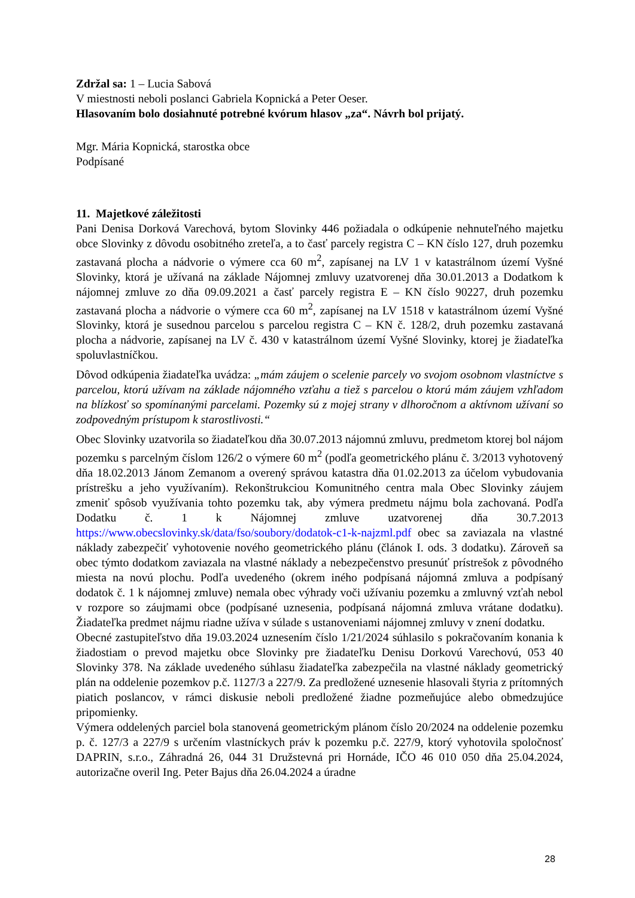Zdržal sa: 1 – Lucia Sabová
V miestnosti neboli poslanci Gabriela Kopnická a Peter Oeser.
Hlasovaním bolo dosiahnuté potrebné kvórum hlasov „za“. Návrh bol prijatý.
Mgr. Mária Kopnická, starostka obce
Podpísané
11. Majetkové záležitosti
Pani Denisa Dorková Varechová, bytom Slovinky 446 požiadala o odkúpenie nehnuteľného majetku obce Slovinky z dôvodu osobitného zreteľa, a to časť parcely registra C – KN číslo 127, druh pozemku zastavaná plocha a nádvorie o výmere cca 60 m<sup>2</sup>, zapísanej na LV 1 v katastrálnom území Vyšné Slovinky, ktorá je užívaná na základe Nájomnej zmluvy uzatvorenej dňa 30.01.2013 a Dodatkom k nájomnej zmluve zo dňa 09.09.2021 a časť parcely registra E – KN číslo 90227, druh pozemku zastavaná plocha a nádvorie o výmere cca 60 m<sup>2</sup>, zapísanej na LV 1518 v katastrálnom území Vyšné Slovinky, ktorá je susednou parcelou s parcelou registra C – KN č. 128/2, druh pozemku zastavaná plocha a nádvorie, zapísanej na LV č. 430 v katastrálnom území Vyšné Slovinky, ktorej je žiadateľka spoluvlastníčkou.
Dôvod odkúpenia žiadateľka uvádza: „mám záujem o scelenie parcely vo svojom osobnom vlastníctve s parcelou, ktorú užívam na základe nájomného vzťahu a tiež s parcelou o ktorú mám záujem vzhľadom na blízkosť so spomínanými parcelami. Pozemky sú z mojej strany v dlhoročnom a aktívnom užívaní so zodpovedným prístupom k starostlivosti.“
Obec Slovinky uzatvorila so žiadateľkou dňa 30.07.2013 nájomnú zmluvu, predmetom ktorej bol nájom pozemku s parcelným číslom 126/2 o výmere 60 m<sup>2</sup> (podľa geometrického plánu č. 3/2013 vyhotovený dňa 18.02.2013 Jánom Zemanom a overený správou katastra dňa 01.02.2013 za účelom vybudovania prístrešku a jeho využívaním). Rekonštrukciou Komunitného centra mala Obec Slovinky záujem zmeniť spôsob využívania tohto pozemku tak, aby výmera predmetu nájmu bola zachovaná. Podľa Dodatku č. 1 k Nájomnej zmluve uzatvorenej dňa 30.7.2013 https://www.obecslovinky.sk/data/fso/soubory/dodatok-c1-k-najzml.pdf obec sa zaviazala na vlastné náklady zabezpečiť vyhotovenie nového geometrického plánu (článok I. ods. 3 dodatku). Zároveň sa obec týmto dodatkom zaviazala na vlastné náklady a nebezpečenstvo presunúť prístrešok z pôvodného miesta na novú plochu. Podľa uvedeného (okrem iného podpísaná nájomná zmluva a podpísaný dodatok č. 1 k nájomnej zmluve) nemala obec výhrady voči užívaniu pozemku a zmluvný vzťah nebol v rozpore so záujmami obce (podpísané uznesenia, podpísaná nájomná zmluva vrátane dodatku). Žiadateľka predmet nájmu riadne užíva v súlade s ustanoveniami nájomnej zmluvy v znení dodatku.
Obecné zastupiteľstvo dňa 19.03.2024 uznesením číslo 1/21/2024 súhlasilo s pokračovaním konania k žiadostiam o prevod majetku obce Slovinky pre žiadateľku Denisu Dorkovú Varechovú, 053 40 Slovinky 378. Na základe uvedeného súhlasu žiadateľka zabezpečila na vlastné náklady geometrický plán na oddelenie pozemkov p.č. 1127/3 a 227/9. Za predložené uznesenie hlasovali štyria z prítomných piatich poslancov, v rámci diskusie neboli predložené žiadne pozmeňujúce alebo obmedzujúce pripomienky.
Výmera oddelených parciel bola stanovená geometrickým plánom číslo 20/2024 na oddelenie pozemku p. č. 127/3 a 227/9 s určením vlastníckych práv k pozemku p.č. 227/9, ktorý vyhotovila spoločnosť DAPRIN, s.r.o., Záhradná 26, 044 31 Družstevná pri Hornáde, IČO 46 010 050 dňa 25.04.2024, autorizačne overil Ing. Peter Bajus dňa 26.04.2024 a úradne
28